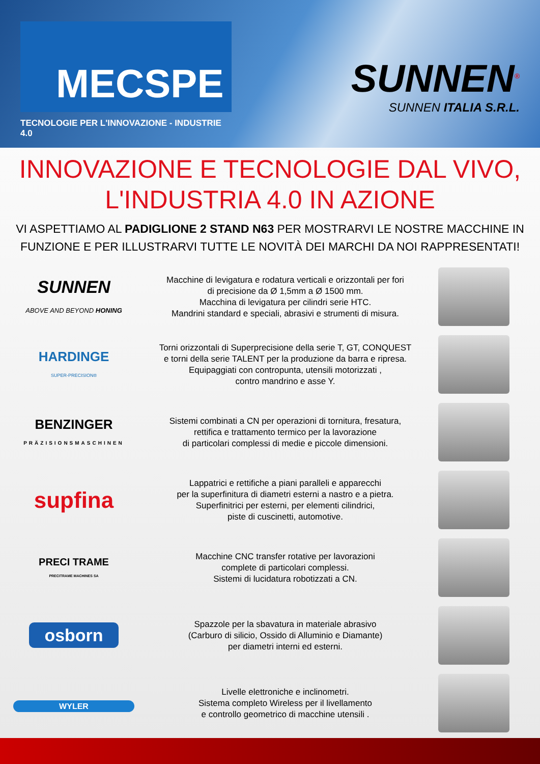MECSPE
TECNOLOGIE PER L'INNOVAZIONE - INDUSTRIE 4.0
SUNNEN<sup>®</sup>
SUNNEN ITALIA S.R.L.
INNOVAZIONE E TECNOLOGIE DAL VIVO,
L'INDUSTRIA 4.0 IN AZIONE
VI ASPETTIAMO AL PADIGLIONE 2 STAND N63 PER MOSTRARVI LE NOSTRE MACCHINE IN FUNZIONE E PER ILLUSTRARVI TUTTE LE NOVITÀ DEI MARCHI DA NOI RAPPRESENTATI!
SUNNEN
ABOVE AND BEYOND HONING
Macchine di levigatura e rodatura verticali e orizzontali per fori
di precisione da Ø 1,5mm a Ø 1500 mm.
Macchina di levigatura per cilindri serie HTC.
Mandrini standard e speciali, abrasivi e strumenti di misura.
HARDINGE
SUPER-PRECISION®
Torni orizzontali di Superprecisione della serie T, GT, CONQUEST
e torni della serie TALENT per la produzione da barra e ripresa.
Equipaggiati con contropunta, utensili motorizzati ,
contro mandrino e asse Y.
BENZINGER
PRÄZISIONSMASCHINEN
Sistemi combinati a CN per operazioni di tornitura, fresatura,
rettifica e trattamento termico per la lavorazione
di particolari complessi di medie e piccole dimensioni.
supfina
Lappatrici e rettifiche a piani paralleli e apparecchi
per la superfinitura di diametri esterni a nastro e a pietra.
Superfinitrici per esterni, per elementi cilindrici,
piste di cuscinetti, automotive.
PRECI TRAME
PRECITRAME MACHINES SA
Macchine CNC transfer rotative per lavorazioni
complete di particolari complessi.
Sistemi di lucidatura robotizzati a CN.
osborn
Spazzole per la sbavatura in materiale abrasivo
(Carburo di silicio, Ossido di Alluminio e Diamante)
per diametri interni ed esterni.
WYLER
Livelle elettroniche e inclinometri.
Sistema completo Wireless per il livellamento
e controllo geometrico di macchine utensili .